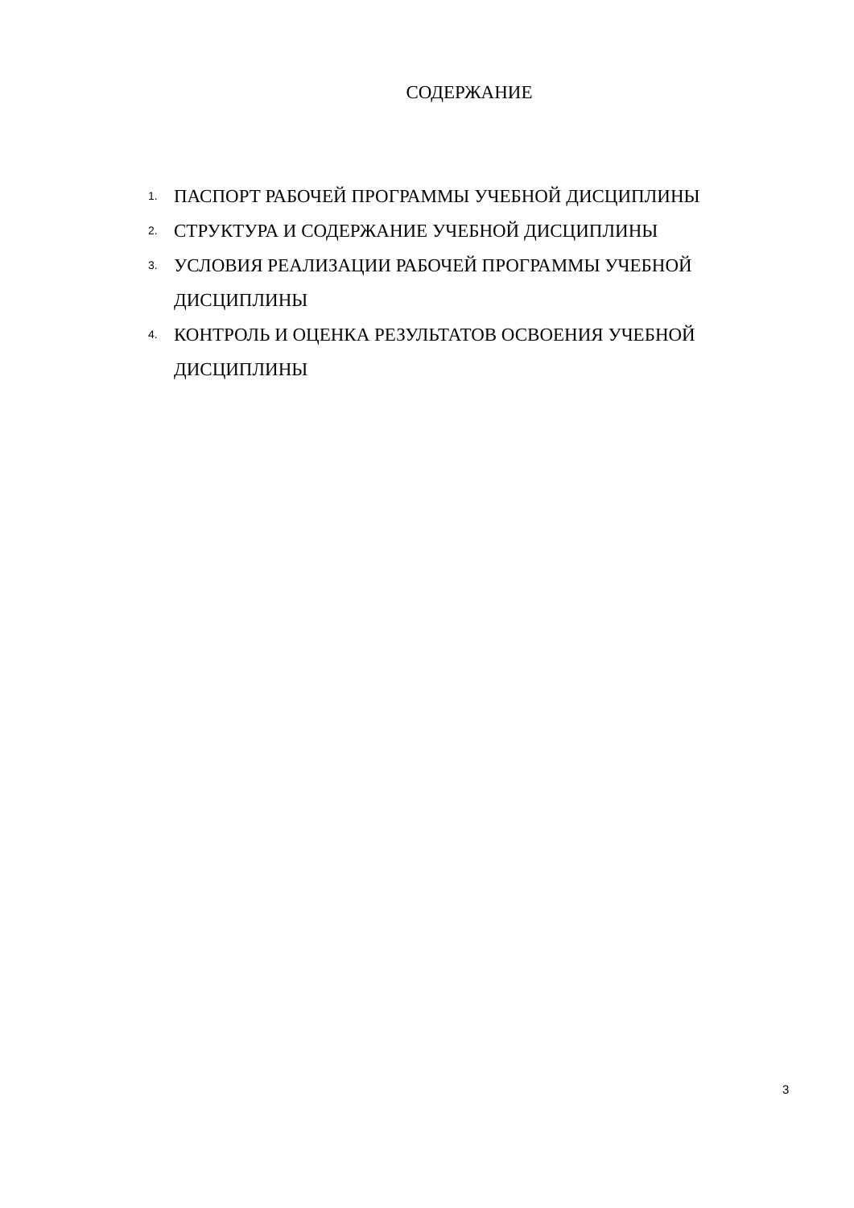СОДЕРЖАНИЕ
1. ПАСПОРТ РАБОЧЕЙ ПРОГРАММЫ УЧЕБНОЙ ДИСЦИПЛИНЫ
2. СТРУКТУРА И СОДЕРЖАНИЕ УЧЕБНОЙ ДИСЦИПЛИНЫ
3. УСЛОВИЯ РЕАЛИЗАЦИИ РАБОЧЕЙ ПРОГРАММЫ УЧЕБНОЙ ДИСЦИПЛИНЫ
4. КОНТРОЛЬ И ОЦЕНКА РЕЗУЛЬТАТОВ ОСВОЕНИЯ УЧЕБНОЙ ДИСЦИПЛИНЫ
3